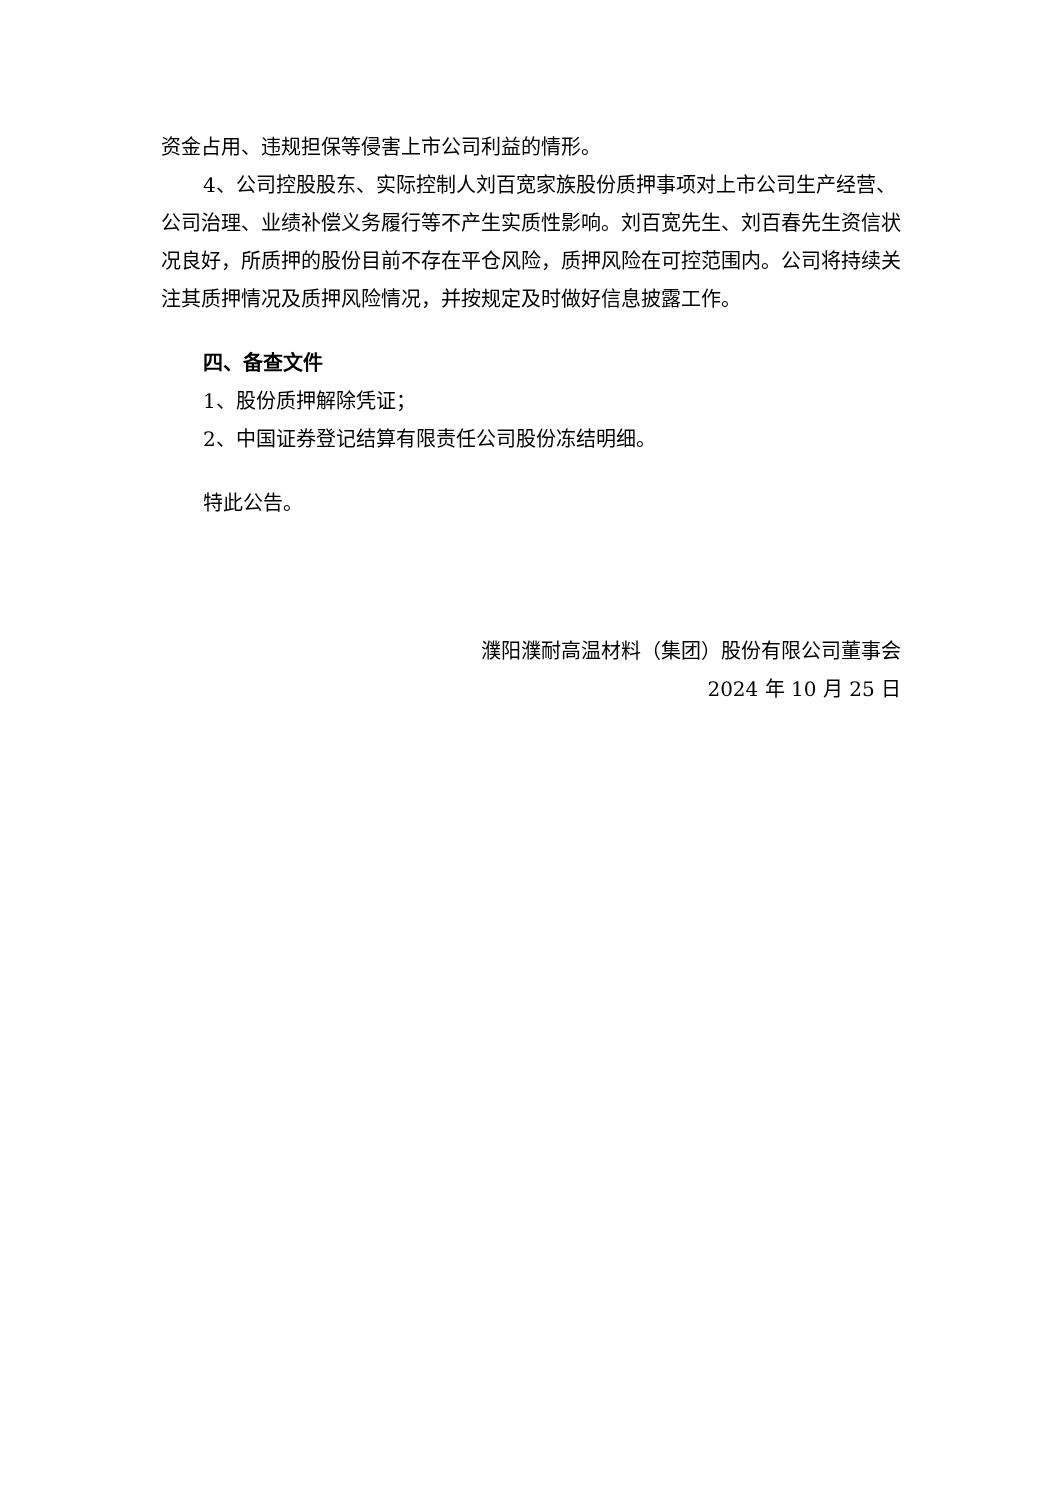资金占用、违规担保等侵害上市公司利益的情形。
4、公司控股股东、实际控制人刘百宽家族股份质押事项对上市公司生产经营、公司治理、业绩补偿义务履行等不产生实质性影响。刘百宽先生、刘百春先生资信状况良好，所质押的股份目前不存在平仓风险，质押风险在可控范围内。公司将持续关注其质押情况及质押风险情况，并按规定及时做好信息披露工作。
四、备查文件
1、股份质押解除凭证；
2、中国证券登记结算有限责任公司股份冻结明细。
特此公告。
濮阳濮耐高温材料（集团）股份有限公司董事会
2024 年 10 月 25 日